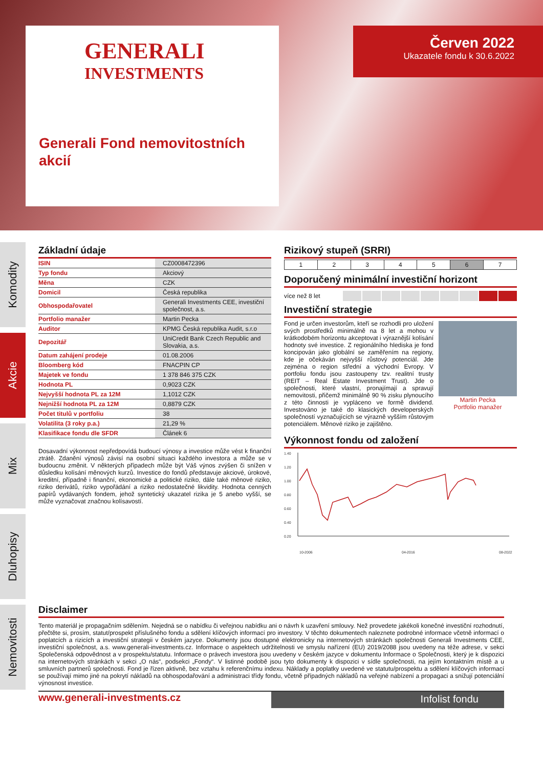GENERALI
INVESTMENTS
Generali Fond nemovitostních akcií
Červen 2022
Ukazatele fondu k 30.6.2022
Komodity
Akcie
Mix
Dluhopisy
Nemovitosti
Základní údaje
| ISIN | CZ0008472396 |
| Typ fondu | Akciový |
| Měna | CZK |
| Domicil | Česká republika |
| Obhospodařovatel | Generali Investments CEE, investiční společnost, a.s. |
| Portfolio manažer | Martin Pecka |
| Auditor | KPMG Česká republika Audit, s.r.o |
| Depozitář | UniCredit Bank Czech Republic and Slovakia, a.s. |
| Datum zahájení prodeje | 01.08.2006 |
| Bloomberg kód | FNACPIN CP |
| Majetek ve fondu | 1 378 846 375 CZK |
| Hodnota PL | 0,9023 CZK |
| Nejvyšší hodnota PL za 12M | 1,1012 CZK |
| Nejnižší hodnota PL za 12M | 0,8879 CZK |
| Počet titulů v portfoliu | 38 |
| Volatilita (3 roky p.a.) | 21,29 % |
| Klasifikace fondu dle SFDR | Článek 6 |
Dosavadní výkonnost nepředpovídá budoucí výnosy a investice může vést k finanční ztrátě. Zdanění výnosů závisí na osobní situaci každého investora a může se v budoucnu změnit. V některých případech může být Váš výnos zvýšen či snížen v důsledku kolísání měnových kurzů. Investice do fondů představuje akciové, úrokové, kreditní, případně i finanční, ekonomické a politické riziko, dále také měnové riziko, riziko derivátů, riziko vypořádání a riziko nedostatečné likvidity. Hodnota cenných papírů vydávaných fondem, jehož syntetický ukazatel rizika je 5 anebo vyšší, se může vyznačovat značnou kolísavostí.
Rizikový stupeň (SRRI)
| 1 | 2 | 3 | 4 | 5 | 6 | 7 |
Doporučený minimální investiční horizont
více než 8 let
Investiční strategie
Fond je určen investorům, kteří se rozhodli pro uložení svých prostředků minimálně na 8 let a mohou v krátkodobém horizontu akceptovat i výraznější kolísání hodnoty své investice. Z regionálního hlediska je fond koncipován jako globální se zaměřením na regiony, kde je očekáván nejvyšší růstový potenciál. Jde zejména o region střední a východní Evropy. V portfoliu fondu jsou zastoupeny tzv. realitní trusty (REIT – Real Estate Investment Trust). Jde o společnosti, které vlastní, pronajímají a spravují nemovitosti, přičemž minimálně 90 % zisku plynoucího z této činnosti je vypláceno ve formě dividend. Investováno je také do klasických developerských společností vyznačujících se výrazně vyšším růstovým potenciálem. Měnové riziko je zajištěno.
Martin Pecka
Portfolio manažer
Výkonnost fondu od založení
1.40
1.20
1.00
0.80
0.60
0.40
0.20
10-2006
04-2016
08-2022
Disclaimer
Tento materiál je propagačním sdělením. Nejedná se o nabídku či veřejnou nabídku ani o návrh k uzavření smlouvy. Než provedete jakékoli konečné investiční rozhodnutí, přečtěte si, prosím, statut/prospekt příslušného fondu a sdělení klíčových informací pro investory. V těchto dokumentech naleznete podrobné informace včetně informací o poplatcích a rizicích a investiční strategii v českém jazyce. Dokumenty jsou dostupné elektronicky na internetových stránkách společnosti Generali Investments CEE, investiční společnost, a.s. www.generali-investments.cz. Informace o aspektech udržitelnosti ve smyslu nařízení (EU) 2019/2088 jsou uvedeny na téže adrese, v sekci Společenská odpovědnost a v prospektu/statutu. Informace o právech investora jsou uvedeny v českém jazyce v dokumentu Informace o Společnosti, který je k dispozici na internetových stránkách v sekci „O nás“, podsekci „Fondy“. V listinné podobě jsou tyto dokumenty k dispozici v sídle společnosti, na jejím kontaktním místě a u smluvních partnerů společnosti. Fond je řízen aktivně, bez vztahu k referenčnímu indexu. Náklady a poplatky uvedené ve statutu/prospektu a sdělení klíčových informací se používají mimo jiné na pokrytí nákladů na obhospodařování a administraci třídy fondu, včetně případných nákladů na veřejné nabízení a propagaci a snižují potenciální výnosnost investice.
www.generali-investments.cz
Infolist fondu